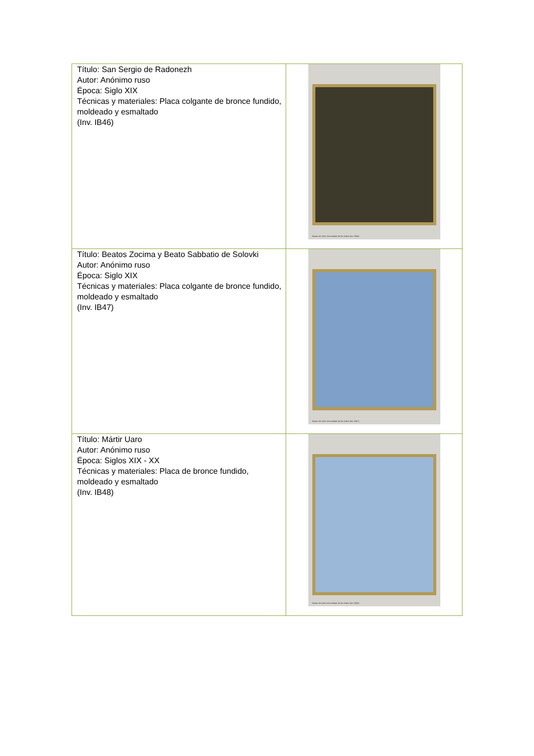| Título: San Sergio de Radonezh Autor: Anónimo ruso Época: Siglo XIX Técnicas y materiales: Placa colgante de bronce fundido, moldeado y esmaltado (Inv. IB46) | Museo de Artes Universidad de los Andes (Inv. IB46) |
| Título: Beatos Zocima y Beato Sabbatio de Solovki Autor: Anónimo ruso Época: Siglo XIX Técnicas y materiales: Placa colgante de bronce fundido, moldeado y esmaltado (Inv. IB47) | Museo de Artes Universidad de los Andes (Inv. IB47) |
| Título: Mártir Uaro Autor: Anónimo ruso Época: Siglos XIX - XX Técnicas y materiales: Placa de bronce fundido, moldeado y esmaltado (Inv. IB48) | Museo de Artes Universidad de los Andes (Inv. IB48) |